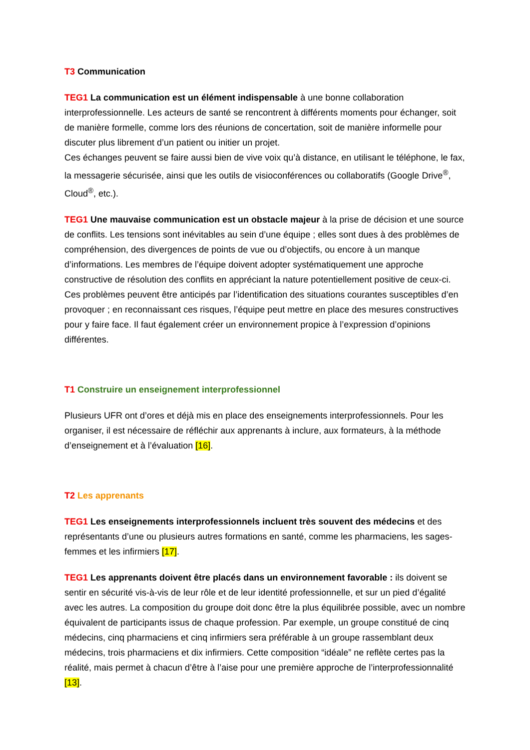T3 Communication
TEG1 La communication est un élément indispensable à une bonne collaboration interprofessionnelle. Les acteurs de santé se rencontrent à différents moments pour échanger, soit de manière formelle, comme lors des réunions de concertation, soit de manière informelle pour discuter plus librement d’un patient ou initier un projet.
Ces échanges peuvent se faire aussi bien de vive voix qu’à distance, en utilisant le téléphone, le fax, la messagerie sécurisée, ainsi que les outils de visioconférences ou collaboratifs (Google Drive<sup>®</sup>, Cloud<sup>®</sup>, etc.).
TEG1 Une mauvaise communication est un obstacle majeur à la prise de décision et une source de conflits. Les tensions sont inévitables au sein d’une équipe ; elles sont dues à des problèmes de compréhension, des divergences de points de vue ou d’objectifs, ou encore à un manque d’informations. Les membres de l’équipe doivent adopter systématiquement une approche constructive de résolution des conflits en appréciant la nature potentiellement positive de ceux-ci. Ces problèmes peuvent être anticipés par l’identification des situations courantes susceptibles d’en provoquer ; en reconnaissant ces risques, l’équipe peut mettre en place des mesures constructives pour y faire face. Il faut également créer un environnement propice à l’expression d’opinions différentes.
T1 Construire un enseignement interprofessionnel
Plusieurs UFR ont d’ores et déjà mis en place des enseignements interprofessionnels. Pour les organiser, il est nécessaire de réfléchir aux apprenants à inclure, aux formateurs, à la méthode d’enseignement et à l’évaluation [16].
T2 Les apprenants
TEG1 Les enseignements interprofessionnels incluent très souvent des médecins et des représentants d’une ou plusieurs autres formations en santé, comme les pharmaciens, les sages-femmes et les infirmiers [17].
TEG1 Les apprenants doivent être placés dans un environnement favorable : ils doivent se sentir en sécurité vis-à-vis de leur rôle et de leur identité professionnelle, et sur un pied d’égalité avec les autres. La composition du groupe doit donc être la plus équilibrée possible, avec un nombre équivalent de participants issus de chaque profession. Par exemple, un groupe constitué de cinq médecins, cinq pharmaciens et cinq infirmiers sera préférable à un groupe rassemblant deux médecins, trois pharmaciens et dix infirmiers. Cette composition “idéale” ne reflète certes pas la réalité, mais permet à chacun d’être à l’aise pour une première approche de l’interprofessionnalité [13].